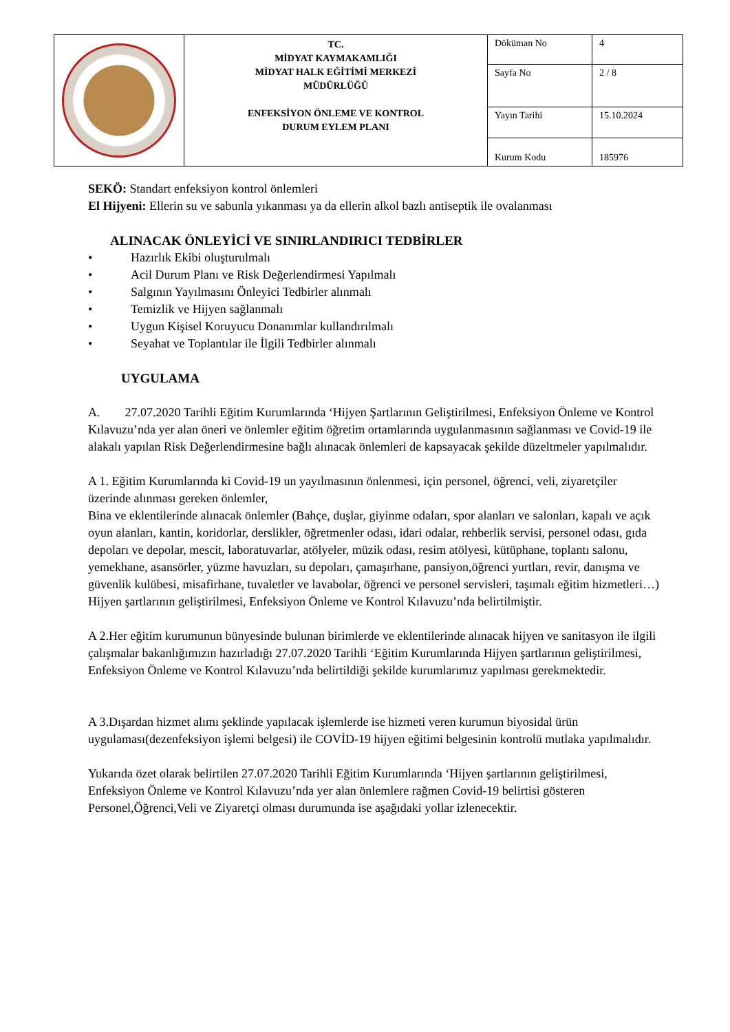| | TC. MİDYAT KAYMAKAMLIĞI MİDYAT HALK EĞİTİMİ MERKEZİ MÜDÜRLÜĞÜ ENFEKSİYON ÖNLEME VE KONTROL DURUM EYLEM PLANI | Döküman No | 4 |
| | | Sayfa No | 2 / 8 |
| | | Yayın Tarihi | 15.10.2024 |
| | | Kurum Kodu | 185976 |
SEKÖ: Standart enfeksiyon kontrol önlemleri
El Hijyeni: Ellerin su ve sabunla yıkanması ya da ellerin alkol bazlı antiseptik ile ovalanması
ALINACAK ÖNLEYİCİ VE SINIRLANDIRICI TEDBİRLER
• Hazırlık Ekibi oluşturulmalı
• Acil Durum Planı ve Risk Değerlendirmesi Yapılmalı
• Salgının Yayılmasını Önleyici Tedbirler alınmalı
• Temizlik ve Hijyen sağlanmalı
• Uygun Kişisel Koruyucu Donanımlar kullandırılmalı
• Seyahat ve Toplantılar ile İlgili Tedbirler alınmalı
UYGULAMA
A. 27.07.2020 Tarihli Eğitim Kurumlarında ‘Hijyen Şartlarının Geliştirilmesi, Enfeksiyon Önleme ve Kontrol Kılavuzu’nda yer alan öneri ve önlemler eğitim öğretim ortamlarında uygulanmasının sağlanması ve Covid-19 ile alakalı yapılan Risk Değerlendirmesine bağlı alınacak önlemleri de kapsayacak şekilde düzeltmeler yapılmalıdır.
A 1. Eğitim Kurumlarında ki Covid-19 un yayılmasının önlenmesi, için personel, öğrenci, veli, ziyaretçiler üzerinde alınması gereken önlemler,
Bina ve eklentilerinde alınacak önlemler (Bahçe, duşlar, giyinme odaları, spor alanları ve salonları, kapalı ve açık oyun alanları, kantin, koridorlar, derslikler, öğretmenler odası, idari odalar, rehberlik servisi, personel odası, gıda depoları ve depolar, mescit, laboratuvarlar, atölyeler, müzik odası, resim atölyesi, kütüphane, toplantı salonu, yemekhane, asansörler, yüzme havuzları, su depoları, çamaşırhane, pansiyon,öğrenci yurtları, revir, danışma ve güvenlik kulübesi, misafirhane, tuvaletler ve lavabolar, öğrenci ve personel servisleri, taşımalı eğitim hizmetleri…) Hijyen şartlarının geliştirilmesi, Enfeksiyon Önleme ve Kontrol Kılavuzu’nda belirtilmiştir.
A 2.Her eğitim kurumunun bünyesinde bulunan birimlerde ve eklentilerinde alınacak hijyen ve sanitasyon ile ilgili çalışmalar bakanlığımızın hazırladığı 27.07.2020 Tarihli ‘Eğitim Kurumlarında Hijyen şartlarının geliştirilmesi, Enfeksiyon Önleme ve Kontrol Kılavuzu’nda belirtildiği şekilde kurumlarımız yapılması gerekmektedir.
A 3.Dışardan hizmet alımı şeklinde yapılacak işlemlerde ise hizmeti veren kurumun biyosidal ürün uygulaması(dezenfeksiyon işlemi belgesi) ile COVİD-19 hijyen eğitimi belgesinin kontrolü mutlaka yapılmalıdır.
Yukarıda özet olarak belirtilen 27.07.2020 Tarihli Eğitim Kurumlarında ‘Hijyen şartlarının geliştirilmesi, Enfeksiyon Önleme ve Kontrol Kılavuzu’nda yer alan önlemlere rağmen Covid-19 belirtisi gösteren Personel,Öğrenci,Veli ve Ziyaretçi olması durumunda ise aşağıdaki yollar izlenecektir.